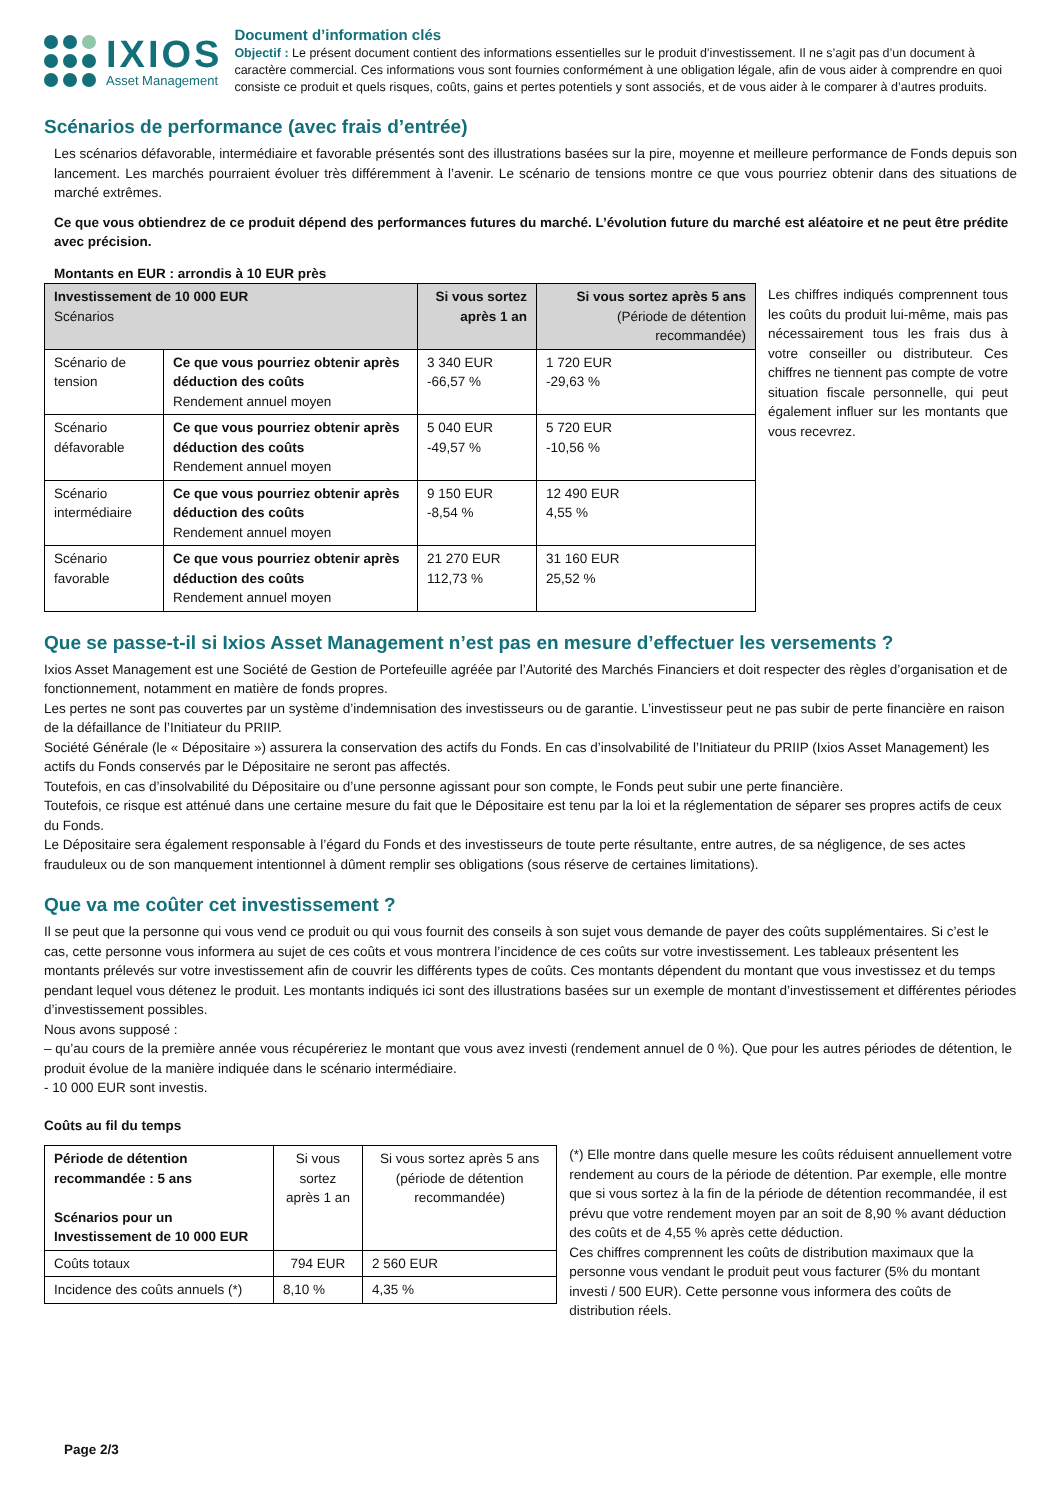IXIOS
Asset Management
Document d’information clés
Objectif : Le présent document contient des informations essentielles sur le produit d’investissement. Il ne s’agit pas d’un document à caractère commercial. Ces informations vous sont fournies conformément à une obligation légale, afin de vous aider à comprendre en quoi consiste ce produit et quels risques, coûts, gains et pertes potentiels y sont associés, et de vous aider à le comparer à d’autres produits.
Scénarios de performance (avec frais d’entrée)
Les scénarios défavorable, intermédiaire et favorable présentés sont des illustrations basées sur la pire, moyenne et meilleure performance de Fonds depuis son lancement. Les marchés pourraient évoluer très différemment à l’avenir. Le scénario de tensions montre ce que vous pourriez obtenir dans des situations de marché extrêmes.
Ce que vous obtiendrez de ce produit dépend des performances futures du marché. L’évolution future du marché est aléatoire et ne peut être prédite avec précision.
Montants en EUR : arrondis à 10 EUR près
| Investissement de 10 000 EUR Scénarios | | Si vous sortez après 1 an | Si vous sortez après 5 ans (Période de détention recommandée) |
| --- | --- | --- | --- |
| Scénario de tension | Ce que vous pourriez obtenir après déduction des coûts Rendement annuel moyen | 3 340 EUR -66,57 % | 1 720 EUR -29,63 % |
| Scénario défavorable | Ce que vous pourriez obtenir après déduction des coûts Rendement annuel moyen | 5 040 EUR -49,57 % | 5 720 EUR -10,56 % |
| Scénario intermédiaire | Ce que vous pourriez obtenir après déduction des coûts Rendement annuel moyen | 9 150 EUR -8,54 % | 12 490 EUR 4,55 % |
| Scénario favorable | Ce que vous pourriez obtenir après déduction des coûts Rendement annuel moyen | 21 270 EUR 112,73 % | 31 160 EUR 25,52 % |
Les chiffres indiqués comprennent tous les coûts du produit lui-même, mais pas nécessairement tous les frais dus à votre conseiller ou distributeur. Ces chiffres ne tiennent pas compte de votre situation fiscale personnelle, qui peut également influer sur les montants que vous recevrez.
Que se passe-t-il si Ixios Asset Management n’est pas en mesure d’effectuer les versements ?
Ixios Asset Management est une Société de Gestion de Portefeuille agréée par l’Autorité des Marchés Financiers et doit respecter des règles d’organisation et de fonctionnement, notamment en matière de fonds propres.
Les pertes ne sont pas couvertes par un système d’indemnisation des investisseurs ou de garantie. L’investisseur peut ne pas subir de perte financière en raison de la défaillance de l’Initiateur du PRIIP.
Société Générale (le « Dépositaire ») assurera la conservation des actifs du Fonds. En cas d’insolvabilité de l’Initiateur du PRIIP (Ixios Asset Management) les actifs du Fonds conservés par le Dépositaire ne seront pas affectés.
Toutefois, en cas d’insolvabilité du Dépositaire ou d’une personne agissant pour son compte, le Fonds peut subir une perte financière.
Toutefois, ce risque est atténué dans une certaine mesure du fait que le Dépositaire est tenu par la loi et la réglementation de séparer ses propres actifs de ceux du Fonds.
Le Dépositaire sera également responsable à l’égard du Fonds et des investisseurs de toute perte résultante, entre autres, de sa négligence, de ses actes frauduleux ou de son manquement intentionnel à dûment remplir ses obligations (sous réserve de certaines limitations).
Que va me coûter cet investissement ?
Il se peut que la personne qui vous vend ce produit ou qui vous fournit des conseils à son sujet vous demande de payer des coûts supplémentaires. Si c’est le cas, cette personne vous informera au sujet de ces coûts et vous montrera l’incidence de ces coûts sur votre investissement. Les tableaux présentent les montants prélevés sur votre investissement afin de couvrir les différents types de coûts. Ces montants dépendent du montant que vous investissez et du temps pendant lequel vous détenez le produit. Les montants indiqués ici sont des illustrations basées sur un exemple de montant d’investissement et différentes périodes d’investissement possibles.
Nous avons supposé :
– qu’au cours de la première année vous récupéreriez le montant que vous avez investi (rendement annuel de 0 %). Que pour les autres périodes de détention, le produit évolue de la manière indiquée dans le scénario intermédiaire.
- 10 000 EUR sont investis.
Coûts au fil du temps
| Période de détention recommandée : 5 ans Scénarios pour un Investissement de 10 000 EUR | Si vous sortez après 1 an | Si vous sortez après 5 ans (période de détention recommandée) |
| Coûts totaux | 794 EUR | 2 560 EUR |
| Incidence des coûts annuels (*) | 8,10 % | 4,35 % |
(*) Elle montre dans quelle mesure les coûts réduisent annuellement votre rendement au cours de la période de détention. Par exemple, elle montre que si vous sortez à la fin de la période de détention recommandée, il est prévu que votre rendement moyen par an soit de 8,90 % avant déduction des coûts et de 4,55 % après cette déduction.
Ces chiffres comprennent les coûts de distribution maximaux que la personne vous vendant le produit peut vous facturer (5% du montant investi / 500 EUR). Cette personne vous informera des coûts de distribution réels.
Page 2/3